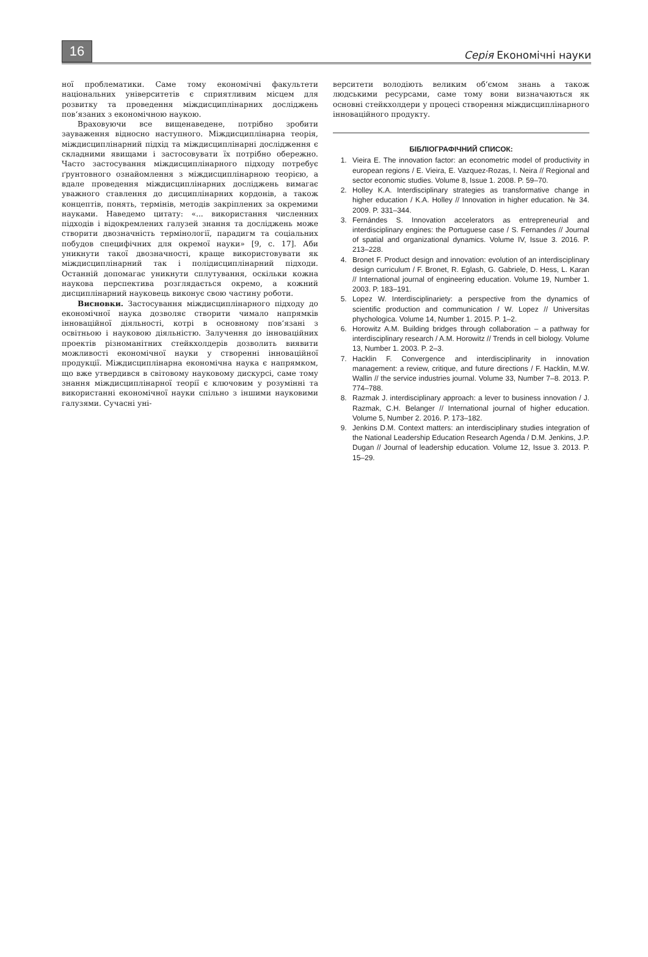16
Серія Економічні науки
ної проблематики. Саме тому економічні факультети національних університетів є сприятливим місцем для розвитку та проведення міждисциплінарних досліджень пов‘язаних з економічною наукою.
Враховуючи все вищенаведене, потрібно зробити зауваження відносно наступного. Міждисциплінарна теорія, міждисциплінарний підхід та міждисциплінарні дослідження є складними явищами і застосовувати їх потрібно обережно. Часто застосування міждисциплінарного підходу потребує ґрунтовного ознайомлення з міждисциплінарною теорією, а вдале проведення міждисциплінарних досліджень вимагає уважного ставлення до дисциплінарних кордонів, а також концептів, понять, термінів, методів закріплених за окремими науками. Наведемо цитату: «... використання численних підходів і відокремлених галузей знання та досліджень може створити двозначність термінології, парадигм та соціальних побудов специфічних для окремої науки» [9, с. 17]. Аби уникнути такої двозначності, краще використовувати як міждисциплінарний так і полідисциплінарний підходи. Останній допомагає уникнути сплутування, оскільки кожна наукова перспектива розглядається окремо, а кожний дисциплінарний науковець виконує свою частину роботи.
Висновки. Застосування міждисциплінарного підходу до економічної наука дозволяє створити чимало напрямків інноваційної діяльності, котрі в основному пов‘язані з освітньою і науковою діяльністю. Залучення до інноваційних проектів різноманітних стейкхолдерів дозволить виявити можливості економічної науки у створенні інноваційної продукції. Міждисциплінарна економічна наука є напрямком, що вже утвердився в світовому науковому дискурсі, саме тому знання міждисциплінарної теорії є ключовим у розумінні та використанні економічної науки спільно з іншими науковими галузями. Сучасні уні-
верситети володіють великим об‘ємом знань а також людськими ресурсами, саме тому вони визначаються як основні стейкхолдери у процесі створення міждисциплінарного інноваційного продукту.
БІБЛІОГРАФІЧНИЙ СПИСОК:
1. Vieira E. The innovation factor: an econometric model of productivity in european regions / E. Vieira, E. Vazquez-Rozas, I. Neira // Regional and sector economic studies. Volume 8, Issue 1. 2008. P. 59–70.
2. Holley K.A. Interdisciplinary strategies as transformative change in higher education / K.A. Holley // Innovation in higher education. № 34. 2009. P. 331–344.
3. Fernándes S. Innovation accelerators as entrepreneurial and interdisciplinary engines: the Portuguese case / S. Fernandes // Journal of spatial and organizational dynamics. Volume IV, Issue 3. 2016. P. 213–228.
4. Bronet F. Product design and innovation: evolution of an interdisciplinary design curriculum / F. Bronet, R. Eglash, G. Gabriele, D. Hess, L. Karan // International journal of engineering education. Volume 19, Number 1. 2003. P. 183–191.
5. Lopez W. Interdisciplinariety: a perspective from the dynamics of scientific production and communication / W. Lopez // Universitas phychologica. Volume 14, Number 1. 2015. P. 1–2.
6. Horowitz A.M. Building bridges through collaboration – a pathway for interdisciplinary research / A.M. Horowitz // Trends in cell biology. Volume 13, Number 1. 2003. P. 2–3.
7. Hacklin F. Convergence and interdisciplinarity in innovation management: a review, critique, and future directions / F. Hacklin, M.W. Wallin // the service industries journal. Volume 33, Number 7–8. 2013. P. 774–788.
8. Razmak J. interdisciplinary approach: a lever to business innovation / J. Razmak, C.H. Belanger // International journal of higher education. Volume 5, Number 2. 2016. P. 173–182.
9. Jenkins D.M. Context matters: an interdisciplinary studies integration of the National Leadership Education Research Agenda / D.M. Jenkins, J.P. Dugan // Journal of leadership education. Volume 12, Issue 3. 2013. P. 15–29.